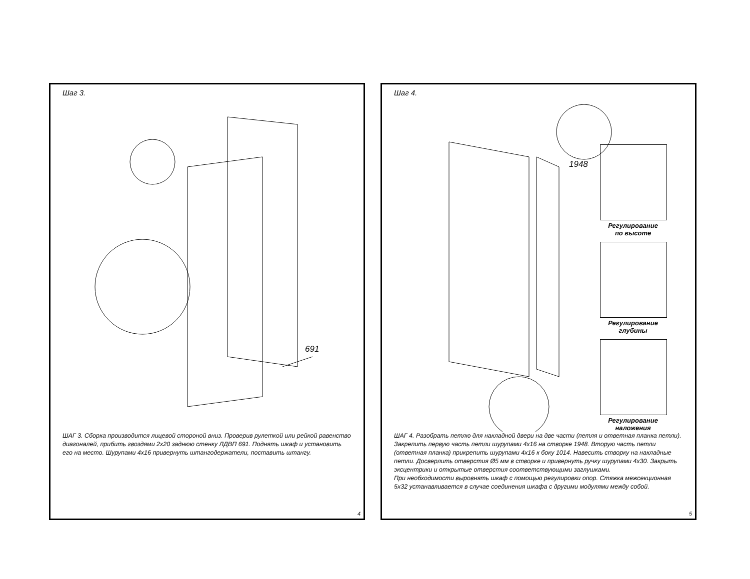Шаг 3.
691
ШАГ 3. Сборка производится лицевой стороной вниз. Проверив рулеткой или рейкой равенство диагоналей, прибить гвоздями 2х20 заднюю стенку ЛДВП 691. Поднять шкаф и установить его на место. Шурупами 4х16 привернуть штангодержатели, поставить штангу.
4
Шаг 4.
1948
Регулирование
по высоте
Регулирование
глубины
Регулирование
наложения
ШАГ 4. Разобрать петлю для накладной двери на две части (петля и ответная планка петли). Закрепить первую часть петли шурупами 4х16 на створке 1948. Вторую часть петли (ответная планка) прикрепить шурупами 4х16 к боку 1014. Навесить створку на накладные петли. Досверлить отверстия Ø5 мм в створке и привернуть ручку шурупами 4х30. Закрыть эксцентрики и открытые отверстия соответствующими заглушками.
При необходимости выровнять шкаф с помощью регулировки опор. Стяжка межсекционная 5х32 устанавливается в случае соединения шкафа с другими модулями между собой.
5